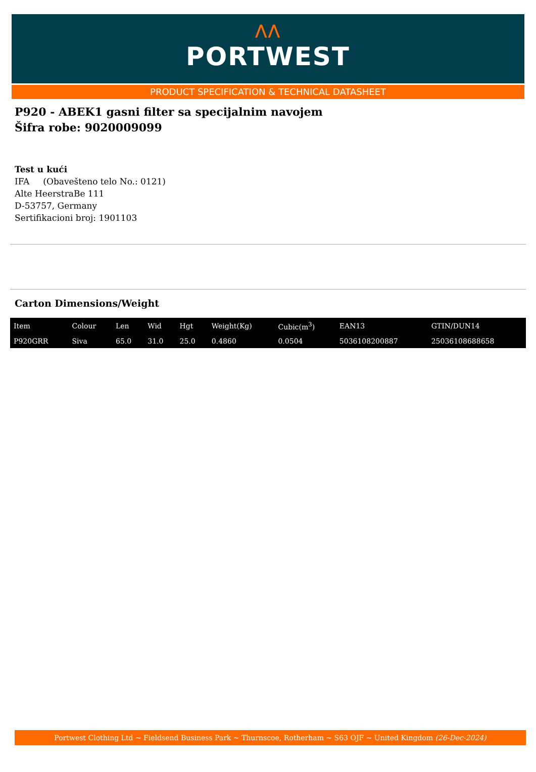⋀⋀
PORTWEST
PRODUCT SPECIFICATION & TECHNICAL DATASHEET
P920 - ABEK1 gasni filter sa specijalnim navojem
Šifra robe: 9020009099
Test u kući
IFA (Obavešteno telo No.: 0121)
Alte HeerstraBe 111
D-53757, Germany
Sertifikacioni broj: 1901103
Carton Dimensions/Weight
| Item | Colour | Len | Wid | Hgt | Weight(Kg) | Cubic(m<sup>3</sup>) | EAN13 | GTIN/DUN14 |
| --- | --- | --- | --- | --- | --- | --- | --- | --- |
| P920GRR | Siva | 65.0 | 31.0 | 25.0 | 0.4860 | 0.0504 | 5036108200887 | 25036108688658 |
Portwest Clothing Ltd ~ Fieldsend Business Park ~ Thurnscoe, Rotherham ~ S63 OJF ~ United Kingdom (26-Dec-2024)